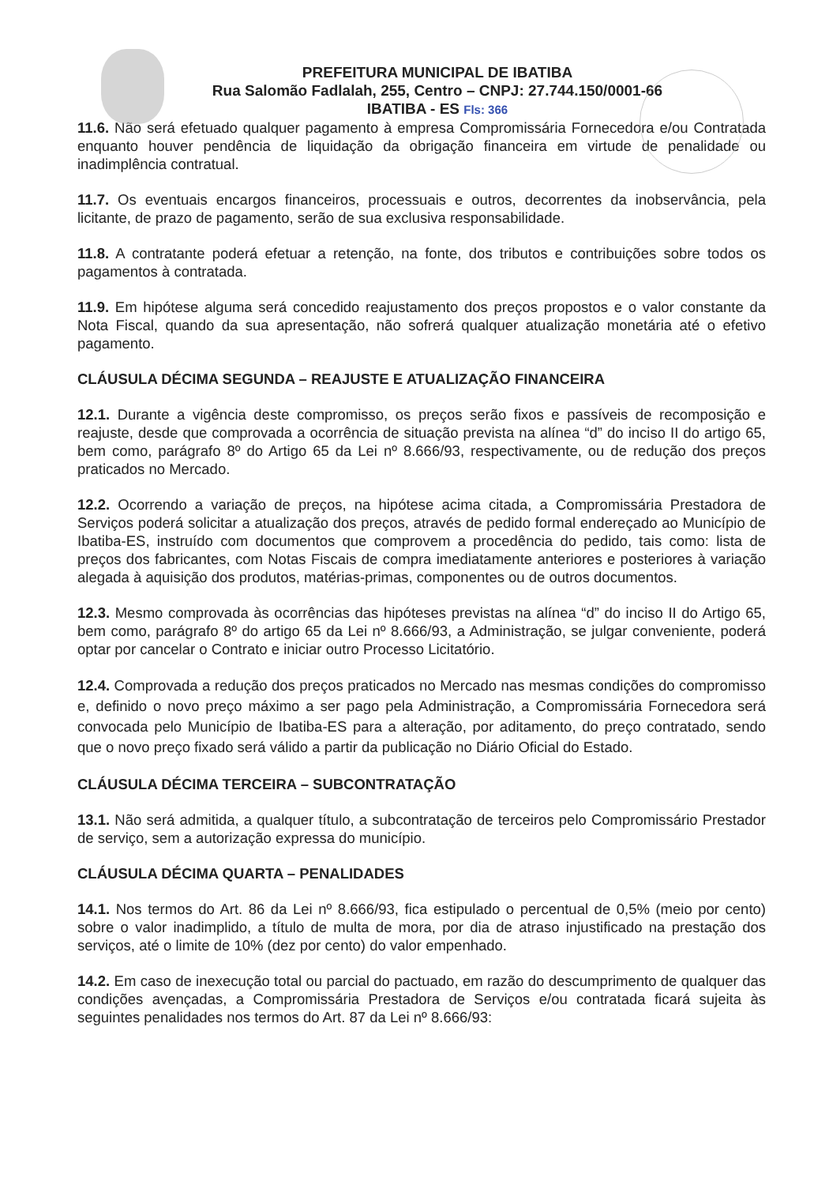PREFEITURA MUNICIPAL DE IBATIBA
Rua Salomão Fadlalah, 255, Centro – CNPJ: 27.744.150/0001-66
IBATIBA - ES Fls: 366
11.6. Não será efetuado qualquer pagamento à empresa Compromissária Fornecedora e/ou Contratada enquanto houver pendência de liquidação da obrigação financeira em virtude de penalidade ou inadimplência contratual.
11.7. Os eventuais encargos financeiros, processuais e outros, decorrentes da inobservância, pela licitante, de prazo de pagamento, serão de sua exclusiva responsabilidade.
11.8. A contratante poderá efetuar a retenção, na fonte, dos tributos e contribuições sobre todos os pagamentos à contratada.
11.9. Em hipótese alguma será concedido reajustamento dos preços propostos e o valor constante da Nota Fiscal, quando da sua apresentação, não sofrerá qualquer atualização monetária até o efetivo pagamento.
CLÁUSULA DÉCIMA SEGUNDA – REAJUSTE E ATUALIZAÇÃO FINANCEIRA
12.1. Durante a vigência deste compromisso, os preços serão fixos e passíveis de recomposição e reajuste, desde que comprovada a ocorrência de situação prevista na alínea “d” do inciso II do artigo 65, bem como, parágrafo 8º do Artigo 65 da Lei nº 8.666/93, respectivamente, ou de redução dos preços praticados no Mercado.
12.2. Ocorrendo a variação de preços, na hipótese acima citada, a Compromissária Prestadora de Serviços poderá solicitar a atualização dos preços, através de pedido formal endereçado ao Município de Ibatiba-ES, instruído com documentos que comprovem a procedência do pedido, tais como: lista de preços dos fabricantes, com Notas Fiscais de compra imediatamente anteriores e posteriores à variação alegada à aquisição dos produtos, matérias-primas, componentes ou de outros documentos.
12.3. Mesmo comprovada às ocorrências das hipóteses previstas na alínea “d” do inciso II do Artigo 65, bem como, parágrafo 8º do artigo 65 da Lei nº 8.666/93, a Administração, se julgar conveniente, poderá optar por cancelar o Contrato e iniciar outro Processo Licitatório.
12.4. Comprovada a redução dos preços praticados no Mercado nas mesmas condições do compromisso e, definido o novo preço máximo a ser pago pela Administração, a Compromissária Fornecedora será convocada pelo Município de Ibatiba-ES para a alteração, por aditamento, do preço contratado, sendo que o novo preço fixado será válido a partir da publicação no Diário Oficial do Estado.
CLÁUSULA DÉCIMA TERCEIRA – SUBCONTRATAÇÃO
13.1. Não será admitida, a qualquer título, a subcontratação de terceiros pelo Compromissário Prestador de serviço, sem a autorização expressa do município.
CLÁUSULA DÉCIMA QUARTA – PENALIDADES
14.1. Nos termos do Art. 86 da Lei nº 8.666/93, fica estipulado o percentual de 0,5% (meio por cento) sobre o valor inadimplido, a título de multa de mora, por dia de atraso injustificado na prestação dos serviços, até o limite de 10% (dez por cento) do valor empenhado.
14.2. Em caso de inexecução total ou parcial do pactuado, em razão do descumprimento de qualquer das condições avençadas, a Compromissária Prestadora de Serviços e/ou contratada ficará sujeita às seguintes penalidades nos termos do Art. 87 da Lei nº 8.666/93: